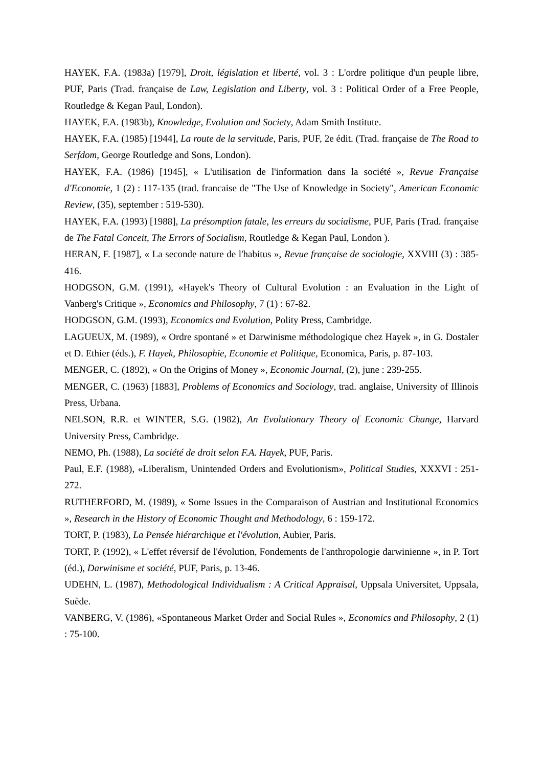HAYEK, F.A. (1983a) [1979], Droit, législation et liberté, vol. 3 : L'ordre politique d'un peuple libre, PUF, Paris (Trad. française de Law, Legislation and Liberty, vol. 3 : Political Order of a Free People, Routledge & Kegan Paul, London).
HAYEK, F.A. (1983b), Knowledge, Evolution and Society, Adam Smith Institute.
HAYEK, F.A. (1985) [1944], La route de la servitude, Paris, PUF, 2e édit. (Trad. française de The Road to Serfdom, George Routledge and Sons, London).
HAYEK, F.A. (1986) [1945], « L'utilisation de l'information dans la société », Revue Française d'Economie, 1 (2) : 117-135 (trad. francaise de "The Use of Knowledge in Society", American Economic Review, (35), september : 519-530).
HAYEK, F.A. (1993) [1988], La présomption fatale, les erreurs du socialisme, PUF, Paris (Trad. française de The Fatal Conceit, The Errors of Socialism, Routledge & Kegan Paul, London ).
HERAN, F. [1987], « La seconde nature de l'habitus », Revue française de sociologie, XXVIII (3) : 385-416.
HODGSON, G.M. (1991), «Hayek's Theory of Cultural Evolution : an Evaluation in the Light of Vanberg's Critique », Economics and Philosophy, 7 (1) : 67-82.
HODGSON, G.M. (1993), Economics and Evolution, Polity Press, Cambridge.
LAGUEUX, M. (1989), « Ordre spontané » et Darwinisme méthodologique chez Hayek », in G. Dostaler et D. Ethier (éds.), F. Hayek, Philosophie, Economie et Politique, Economica, Paris, p. 87-103.
MENGER, C. (1892), « On the Origins of Money », Economic Journal, (2), june : 239-255.
MENGER, C. (1963) [1883], Problems of Economics and Sociology, trad. anglaise, University of Illinois Press, Urbana.
NELSON, R.R. et WINTER, S.G. (1982), An Evolutionary Theory of Economic Change, Harvard University Press, Cambridge.
NEMO, Ph. (1988), La société de droit selon F.A. Hayek, PUF, Paris.
Paul, E.F. (1988), «Liberalism, Unintended Orders and Evolutionism», Political Studies, XXXVI : 251-272.
RUTHERFORD, M. (1989), « Some Issues in the Comparaison of Austrian and Institutional Economics », Research in the History of Economic Thought and Methodology, 6 : 159-172.
TORT, P. (1983), La Pensée hiérarchique et l'évolution, Aubier, Paris.
TORT, P. (1992), « L'effet réversif de l'évolution, Fondements de l'anthropologie darwinienne », in P. Tort (éd.), Darwinisme et société, PUF, Paris, p. 13-46.
UDEHN, L. (1987), Methodological Individualism : A Critical Appraisal, Uppsala Universitet, Uppsala, Suède.
VANBERG, V. (1986), «Spontaneous Market Order and Social Rules », Economics and Philosophy, 2 (1) : 75-100.